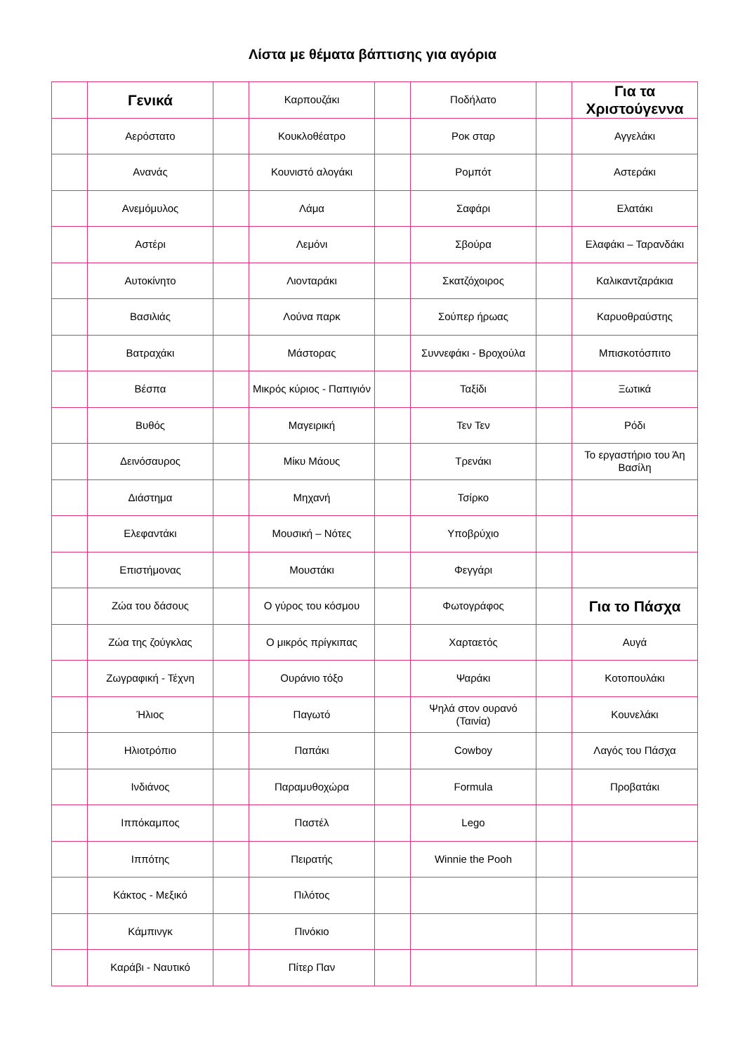Λίστα με θέματα βάπτισης για αγόρια
| | Γενικά | | Καρπουζάκι | | Ποδήλατο | | Για τα Χριστούγεννα |
| | Αερόστατο | | Κουκλοθέατρο | | Ροκ σταρ | | Αγγελάκι |
| | Ανανάς | | Κουνιστό αλογάκι | | Ρομπότ | | Αστεράκι |
| | Ανεμόμυλος | | Λάμα | | Σαφάρι | | Ελατάκι |
| | Αστέρι | | Λεμόνι | | Σβούρα | | Ελαφάκι – Ταρανδάκι |
| | Αυτοκίνητο | | Λιονταράκι | | Σκατζόχοιρος | | Καλικαντζαράκια |
| | Βασιλιάς | | Λούνα παρκ | | Σούπερ ήρωας | | Καρυοθραύστης |
| | Βατραχάκι | | Μάστορας | | Συννεφάκι - Βροχούλα | | Μπισκοτόσπιτο |
| | Βέσπα | | Μικρός κύριος - Παπιγιόν | | Ταξίδι | | Ξωτικά |
| | Βυθός | | Μαγειρική | | Τεν Τεν | | Ρόδι |
| | Δεινόσαυρος | | Μίκυ Μάους | | Τρενάκι | | Το εργαστήριο του Άη Βασίλη |
| | Διάστημα | | Μηχανή | | Τσίρκο | | |
| | Ελεφαντάκι | | Μουσική – Νότες | | Υποβρύχιο | | |
| | Επιστήμονας | | Μουστάκι | | Φεγγάρι | | |
| | Ζώα του δάσους | | Ο γύρος του κόσμου | | Φωτογράφος | | Για το Πάσχα |
| | Ζώα της ζούγκλας | | Ο μικρός πρίγκιπας | | Χαρταετός | | Αυγά |
| | Ζωγραφική - Τέχνη | | Ουράνιο τόξο | | Ψαράκι | | Κοτοπουλάκι |
| | Ήλιος | | Παγωτό | | Ψηλά στον ουρανό (Ταινία) | | Κουνελάκι |
| | Ηλιοτρόπιο | | Παπάκι | | Cowboy | | Λαγός του Πάσχα |
| | Ινδιάνος | | Παραμυθοχώρα | | Formula | | Προβατάκι |
| | Ιππόκαμπος | | Παστέλ | | Lego | | |
| | Ιππότης | | Πειρατής | | Winnie the Pooh | | |
| | Κάκτος - Μεξικό | | Πιλότος | | | | |
| | Κάμπινγκ | | Πινόκιο | | | | |
| | Καράβι - Ναυτικό | | Πίτερ Παν | | | | |